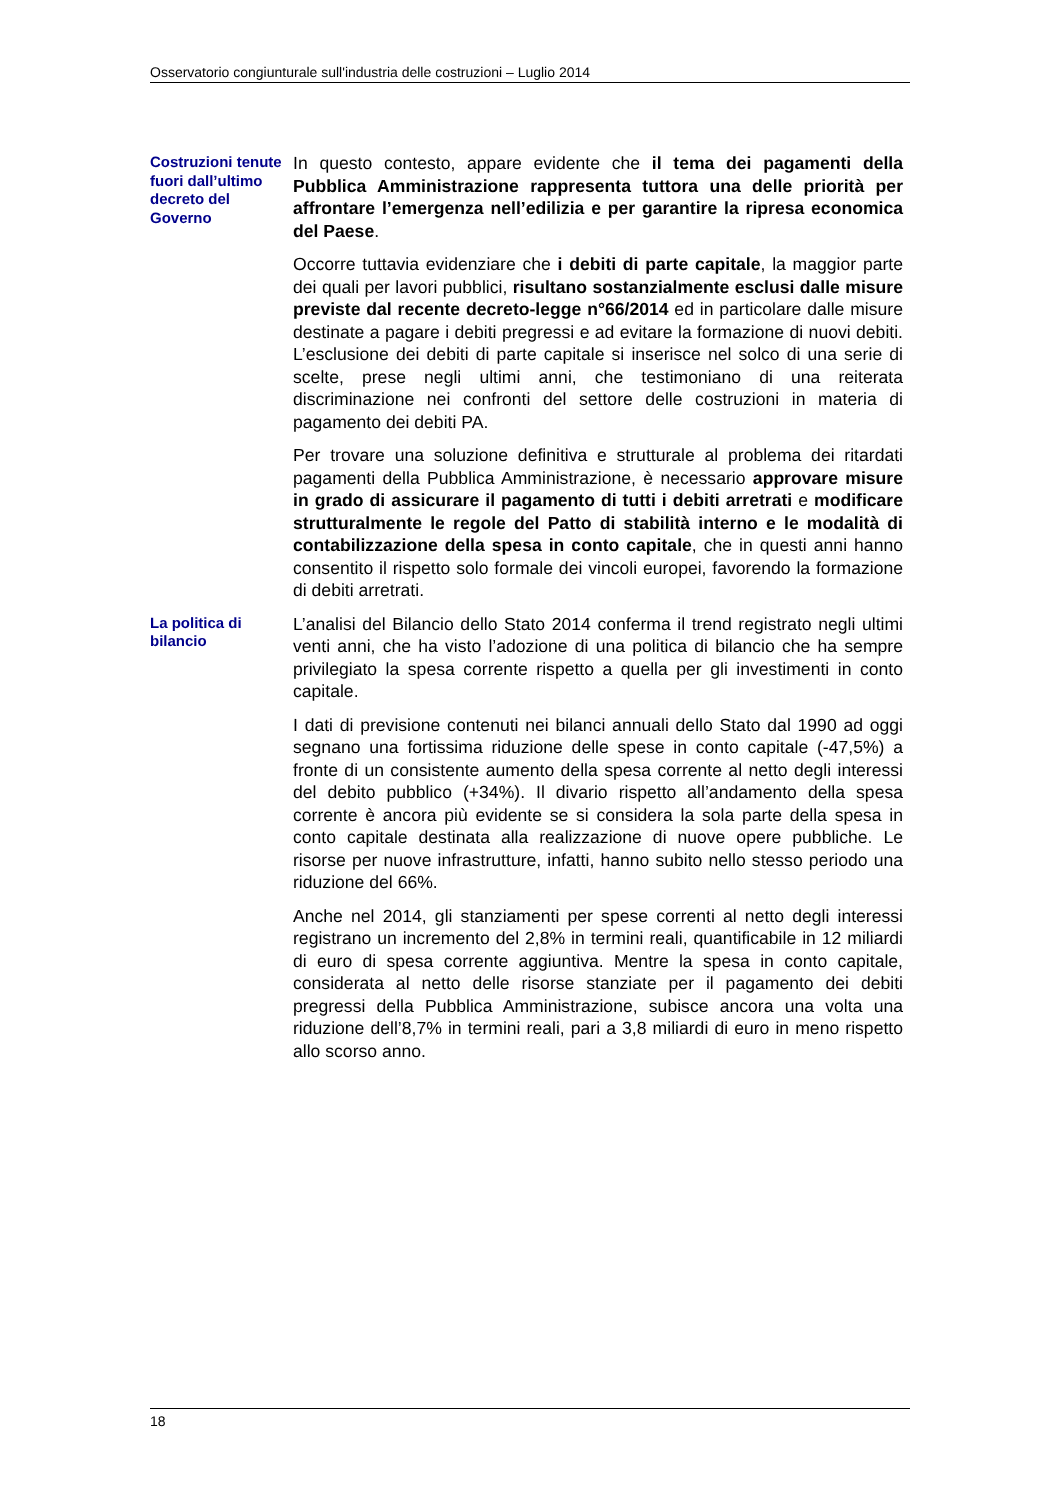Osservatorio congiunturale sull'industria delle costruzioni – Luglio 2014
Costruzioni tenute fuori dall’ultimo decreto del Governo
In questo contesto, appare evidente che il tema dei pagamenti della Pubblica Amministrazione rappresenta tuttora una delle priorità per affrontare l’emergenza nell’edilizia e per garantire la ripresa economica del Paese.
Occorre tuttavia evidenziare che i debiti di parte capitale, la maggior parte dei quali per lavori pubblici, risultano sostanzialmente esclusi dalle misure previste dal recente decreto-legge n°66/2014 ed in particolare dalle misure destinate a pagare i debiti pregressi e ad evitare la formazione di nuovi debiti. L’esclusione dei debiti di parte capitale si inserisce nel solco di una serie di scelte, prese negli ultimi anni, che testimoniano di una reiterata discriminazione nei confronti del settore delle costruzioni in materia di pagamento dei debiti PA.
Per trovare una soluzione definitiva e strutturale al problema dei ritardati pagamenti della Pubblica Amministrazione, è necessario approvare misure in grado di assicurare il pagamento di tutti i debiti arretrati e modificare strutturalmente le regole del Patto di stabilità interno e le modalità di contabilizzazione della spesa in conto capitale, che in questi anni hanno consentito il rispetto solo formale dei vincoli europei, favorendo la formazione di debiti arretrati.
La politica di bilancio
L’analisi del Bilancio dello Stato 2014 conferma il trend registrato negli ultimi venti anni, che ha visto l’adozione di una politica di bilancio che ha sempre privilegiato la spesa corrente rispetto a quella per gli investimenti in conto capitale.
I dati di previsione contenuti nei bilanci annuali dello Stato dal 1990 ad oggi segnano una fortissima riduzione delle spese in conto capitale (-47,5%) a fronte di un consistente aumento della spesa corrente al netto degli interessi del debito pubblico (+34%). Il divario rispetto all’andamento della spesa corrente è ancora più evidente se si considera la sola parte della spesa in conto capitale destinata alla realizzazione di nuove opere pubbliche. Le risorse per nuove infrastrutture, infatti, hanno subito nello stesso periodo una riduzione del 66%.
Anche nel 2014, gli stanziamenti per spese correnti al netto degli interessi registrano un incremento del 2,8% in termini reali, quantificabile in 12 miliardi di euro di spesa corrente aggiuntiva. Mentre la spesa in conto capitale, considerata al netto delle risorse stanziate per il pagamento dei debiti pregressi della Pubblica Amministrazione, subisce ancora una volta una riduzione dell’8,7% in termini reali, pari a 3,8 miliardi di euro in meno rispetto allo scorso anno.
18